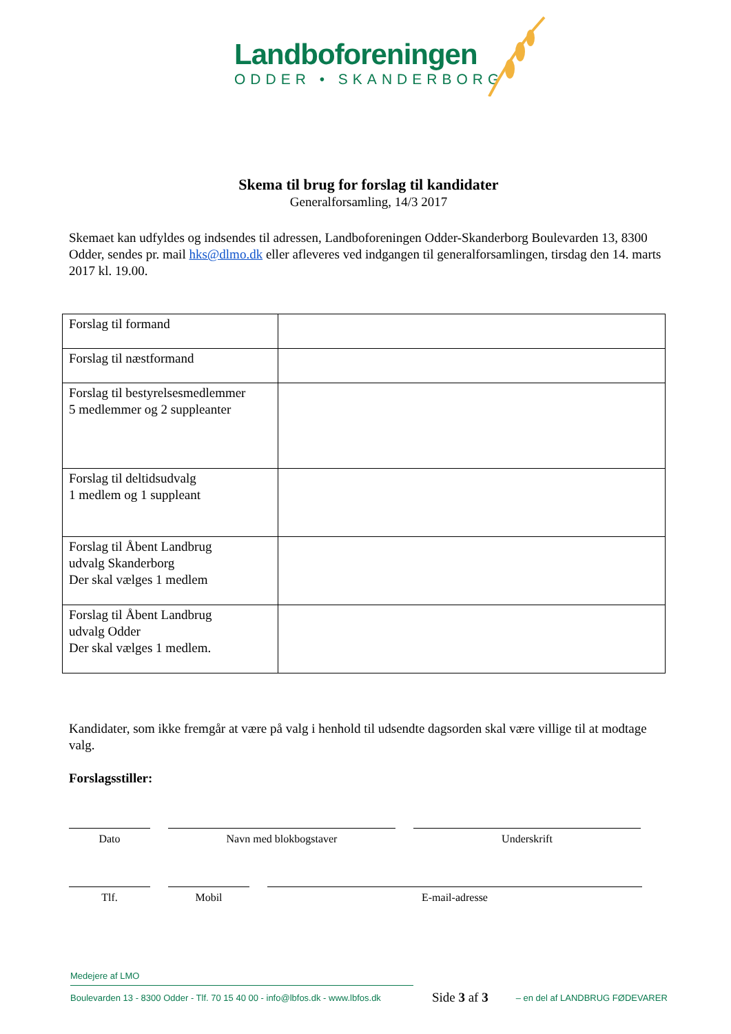Landboforeningen
ODDER • SKANDERBORG
Skema til brug for forslag til kandidater
Generalforsamling, 14/3 2017
Skemaet kan udfyldes og indsendes til adressen, Landboforeningen Odder-Skanderborg Boulevarden 13, 8300 Odder, sendes pr. mail hks@dlmo.dk eller afleveres ved indgangen til generalforsamlingen, tirsdag den 14. marts 2017 kl. 19.00.
| Forslag til formand | |
| Forslag til næstformand | |
| Forslag til bestyrelsesmedlemmer 5 medlemmer og 2 suppleanter | |
| Forslag til deltidsudvalg 1 medlem og 1 suppleant | |
| Forslag til Åbent Landbrug udvalg Skanderborg Der skal vælges 1 medlem | |
| Forslag til Åbent Landbrug udvalg Odder Der skal vælges 1 medlem. | |
Kandidater, som ikke fremgår at være på valg i henhold til udsendte dagsorden skal være villige til at modtage valg.
Forslagsstiller:
Dato Navn med blokbogstaver Underskrift
Tlf. Mobil E-mail-adresse
Medejere af LMO
Boulevarden 13 - 8300 Odder - Tlf. 70 15 40 00 - info@lbfos.dk - www.lbfos.dk Side 3 af 3 – en del af LANDBRUG FØDEVARER